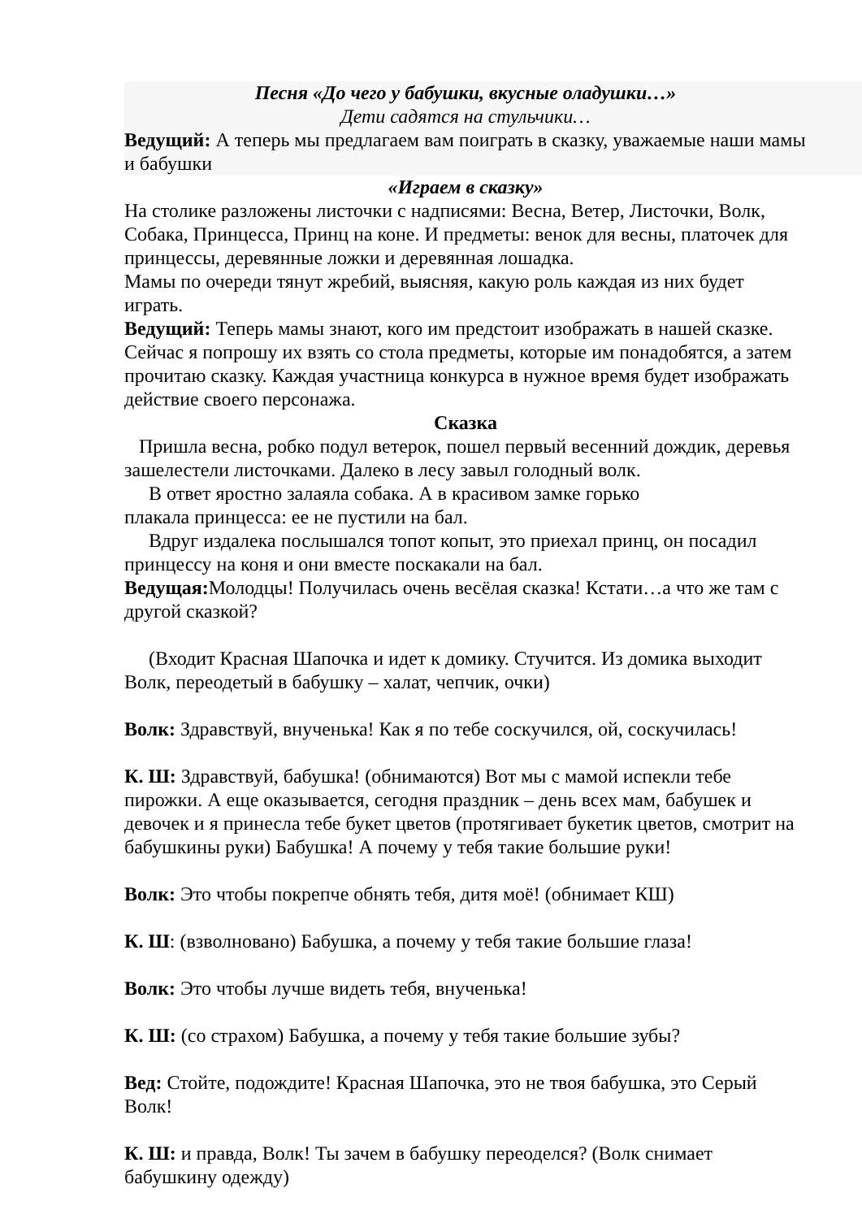Песня «До чего у бабушки, вкусные оладушки…»
Дети садятся на стульчики…
Ведущий: А теперь мы предлагаем вам поиграть в сказку, уважаемые наши мамы и бабушки
«Играем в сказку»
На столике разложены листочки с надписями: Весна, Ветер, Листочки, Волк, Собака, Принцесса, Принц на коне. И предметы: венок для весны, платочек для принцессы, деревянные ложки и деревянная лошадка.
Мамы по очереди тянут жребий, выясняя, какую роль каждая из них будет играть.
Ведущий: Теперь мамы знают, кого им предстоит изображать в нашей сказке. Сейчас я попрошу их взять со стола предметы, которые им понадобятся, а затем прочитаю сказку. Каждая участница конкурса в нужное время будет изображать действие своего персонажа.
Сказка
Пришла весна, робко подул ветерок, пошел первый весенний дождик, деревья зашелестели листочками. Далеко в лесу завыл голодный волк.
В ответ яростно залаяла собака. А в красивом замке горько
плакала принцесса: ее не пустили на бал.
Вдруг издалека послышался топот копыт, это приехал принц, он посадил принцессу на коня и они вместе поскакали на бал.
Ведущая: Молодцы! Получилась очень весёлая сказка! Кстати…а что же там с другой сказкой?
(Входит Красная Шапочка и идет к домику. Стучится. Из домика выходит Волк, переодетый в бабушку – халат, чепчик, очки)
Волк: Здравствуй, внученька! Как я по тебе соскучился, ой, соскучилась!
К. Ш: Здравствуй, бабушка! (обнимаются) Вот мы с мамой испекли тебе пирожки. А еще оказывается, сегодня праздник – день всех мам, бабушек и девочек и я принесла тебе букет цветов (протягивает букетик цветов, смотрит на бабушкины руки) Бабушка! А почему у тебя такие большие руки!
Волк: Это чтобы покрепче обнять тебя, дитя моё! (обнимает КШ)
К. Ш: (взволновано) Бабушка, а почему у тебя такие большие глаза!
Волк: Это чтобы лучше видеть тебя, внученька!
К. Ш: (со страхом) Бабушка, а почему у тебя такие большие зубы?
Вед: Стойте, подождите! Красная Шапочка, это не твоя бабушка, это Серый Волк!
К. Ш: и правда, Волк! Ты зачем в бабушку переоделся? (Волк снимает бабушкину одежду)